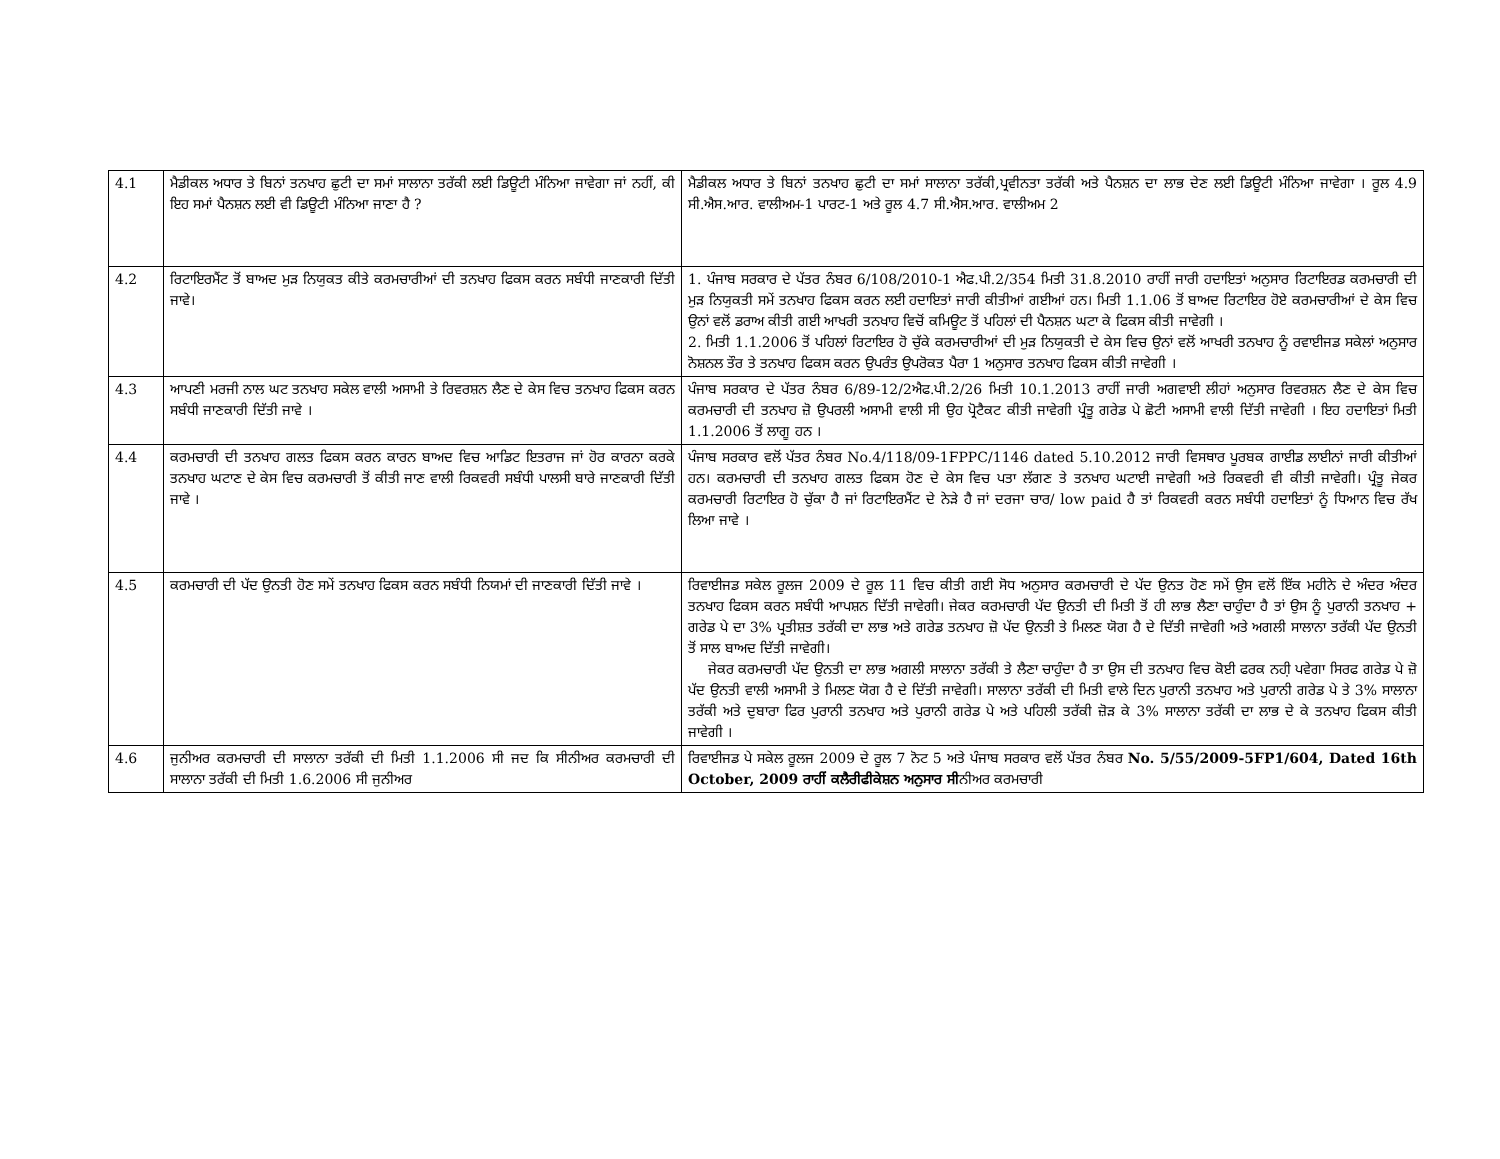| 4.1 | ਮੈਡੀਕਲ ਅਧਾਰ ਤੇ ਬਿਨਾਂ ਤਨਖਾਹ ਛੁਟੀ ਦਾ ਸਮਾਂ ਸਾਲਾਨਾ ਤਰੱਕੀ ਲਈ ਡਿਊਟੀ ਮੰਨਿਆ ਜਾਵੇਗਾ ਜਾਂ ਨਹੀਂ, ਕੀ ਇਹ ਸਮਾਂ ਪੈਨਸ਼ਨ ਲਈ ਵੀ ਡਿਊਟੀ ਮੰਨਿਆ ਜਾਣਾ ਹੈ ? | ਮੈਡੀਕਲ ਅਧਾਰ ਤੇ ਬਿਨਾਂ ਤਨਖਾਹ ਛੁਟੀ ਦਾ ਸਮਾਂ ਸਾਲਾਨਾ ਤਰੱਕੀ,ਪ੍ਰਵੀਨਤਾ ਤਰੱਕੀ ਅਤੇ ਪੈਨਸ਼ਨ ਦਾ ਲਾਭ ਦੇਣ ਲਈ ਡਿਊਟੀ ਮੰਨਿਆ ਜਾਵੇਗਾ । ਰੂਲ 4.9 ਸੀ.ਐਸ.ਆਰ. ਵਾਲੀਅਮ-1 ਪਾਰਟ-1 ਅਤੇ ਰੂਲ 4.7 ਸੀ.ਐਸ.ਆਰ. ਵਾਲੀਅਮ 2 |
| 4.2 | ਰਿਟਾਇਰਮੈਂਟ ਤੋਂ ਬਾਅਦ ਮੁੜ ਨਿਯੁਕਤ ਕੀਤੇ ਕਰਮਚਾਰੀਆਂ ਦੀ ਤਨਖਾਹ ਫਿਕਸ ਕਰਨ ਸਬੰਧੀ ਜਾਣਕਾਰੀ ਦਿੱਤੀ ਜਾਵੇ। | 1. ਪੰਜਾਬ ਸਰਕਾਰ ਦੇ ਪੱਤਰ ਨੰਬਰ 6/108/2010-1 ਐਫ.ਪੀ.2/354 ਮਿਤੀ 31.8.2010 ਰਾਹੀਂ ਜਾਰੀ ਹਦਾਇਤਾਂ ਅਨੁਸਾਰ ਰਿਟਾਇਰਡ ਕਰਮਚਾਰੀ ਦੀ ਮੁੜ ਨਿਯੁਕਤੀ ਸਮੇਂ ਤਨਖਾਹ ਫਿਕਸ ਕਰਨ ਲਈ ਹਦਾਇਤਾਂ ਜਾਰੀ ਕੀਤੀਆਂ ਗਈਆਂ ਹਨ। ਮਿਤੀ 1.1.06 ਤੋਂ ਬਾਅਦ ਰਿਟਾਇਰ ਹੋਏ ਕਰਮਚਾਰੀਆਂ ਦੇ ਕੇਸ ਵਿਚ ਉਨਾਂ ਵਲੋਂ ਡਰਾਅ ਕੀਤੀ ਗਈ ਆਖਰੀ ਤਨਖਾਹ ਵਿਚੋਂ ਕਮਿਊਟ ਤੋਂ ਪਹਿਲਾਂ ਦੀ ਪੈਨਸ਼ਨ ਘਟਾ ਕੇ ਫਿਕਸ ਕੀਤੀ ਜਾਵੇਗੀ । 2. ਮਿਤੀ 1.1.2006 ਤੋਂ ਪਹਿਲਾਂ ਰਿਟਾਇਰ ਹੋ ਚੁੱਕੇ ਕਰਮਚਾਰੀਆਂ ਦੀ ਮੁੜ ਨਿਯੁਕਤੀ ਦੇ ਕੇਸ ਵਿਚ ਉਨਾਂ ਵਲੋਂ ਆਖਰੀ ਤਨਖਾਹ ਨੂੰ ਰਵਾਈਜਡ ਸਕੇਲਾਂ ਅਨੁਸਾਰ ਨੋਸ਼ਨਲ ਤੌਰ ਤੇ ਤਨਖਾਹ ਫਿਕਸ ਕਰਨ ਉਪਰੰਤ ਉਪਰੋਕਤ ਪੈਰਾ 1 ਅਨੁਸਾਰ ਤਨਖਾਹ ਫਿਕਸ ਕੀਤੀ ਜਾਵੇਗੀ । |
| 4.3 | ਆਪਣੀ ਮਰਜੀ ਨਾਲ ਘਟ ਤਨਖਾਹ ਸਕੇਲ ਵਾਲੀ ਅਸਾਮੀ ਤੇ ਰਿਵਰਸ਼ਨ ਲੈਣ ਦੇ ਕੇਸ ਵਿਚ ਤਨਖਾਹ ਫਿਕਸ ਕਰਨ ਸਬੰਧੀ ਜਾਣਕਾਰੀ ਦਿੱਤੀ ਜਾਵੇ । | ਪੰਜਾਬ ਸਰਕਾਰ ਦੇ ਪੱਤਰ ਨੰਬਰ 6/89-12/2ਐਫ.ਪੀ.2/26 ਮਿਤੀ 10.1.2013 ਰਾਹੀਂ ਜਾਰੀ ਅਗਵਾਈ ਲੀਹਾਂ ਅਨੁਸਾਰ ਰਿਵਰਸ਼ਨ ਲੈਣ ਦੇ ਕੇਸ ਵਿਚ ਕਰਮਚਾਰੀ ਦੀ ਤਨਖਾਹ ਜ਼ੋ ਉਪਰਲੀ ਅਸਾਮੀ ਵਾਲੀ ਸੀ ਉਹ ਪ੍ਰੋਟੈਕਟ ਕੀਤੀ ਜਾਵੇਗੀ ਪ੍ਰੰਤੂ ਗਰੇਡ ਪੇ ਛੋਟੀ ਅਸਾਮੀ ਵਾਲੀ ਦਿੱਤੀ ਜਾਵੇਗੀ । ਇਹ ਹਦਾਇਤਾਂ ਮਿਤੀ 1.1.2006 ਤੋਂ ਲਾਗੂ ਹਨ । |
| 4.4 | ਕਰਮਚਾਰੀ ਦੀ ਤਨਖਾਹ ਗਲਤ ਫਿਕਸ ਕਰਨ ਕਾਰਨ ਬਾਅਦ ਵਿਚ ਆਡਿਟ ਇਤਰਾਜ ਜਾਂ ਹੋਰ ਕਾਰਨਾ ਕਰਕੇ ਤਨਖਾਹ ਘਟਾਣ ਦੇ ਕੇਸ ਵਿਚ ਕਰਮਚਾਰੀ ਤੋਂ ਕੀਤੀ ਜਾਣ ਵਾਲੀ ਰਿਕਵਰੀ ਸਬੰਧੀ ਪਾਲਸੀ ਬਾਰੇ ਜਾਣਕਾਰੀ ਦਿੱਤੀ ਜਾਵੇ । | ਪੰਜਾਬ ਸਰਕਾਰ ਵਲੋਂ ਪੱਤਰ ਨੰਬਰ No.4/118/09-1FPPC/1146 dated 5.10.2012 ਜਾਰੀ ਵਿਸਥਾਰ ਪੂਰਬਕ ਗਾਈਡ ਲਾਈਨਾਂ ਜਾਰੀ ਕੀਤੀਆਂ ਹਨ। ਕਰਮਚਾਰੀ ਦੀ ਤਨਖਾਹ ਗਲਤ ਫਿਕਸ ਹੋਣ ਦੇ ਕੇਸ ਵਿਚ ਪਤਾ ਲੱਗਣ ਤੇ ਤਨਖਾਹ ਘਟਾਈ ਜਾਵੇਗੀ ਅਤੇ ਰਿਕਵਰੀ ਵੀ ਕੀਤੀ ਜਾਵੇਗੀ। ਪ੍ਰੰਤੂ ਜੇਕਰ ਕਰਮਚਾਰੀ ਰਿਟਾਇਰ ਹੋ ਚੁੱਕਾ ਹੈ ਜਾਂ ਰਿਟਾਇਰਮੈਂਟ ਦੇ ਨੇੜੇ ਹੈ ਜਾਂ ਦਰਜਾ ਚਾਰ/ low paid ਹੈ ਤਾਂ ਰਿਕਵਰੀ ਕਰਨ ਸਬੰਧੀ ਹਦਾਇਤਾਂ ਨੂੰ ਧਿਆਨ ਵਿਚ ਰੱਖ ਲਿਆ ਜਾਵੇ । |
| 4.5 | ਕਰਮਚਾਰੀ ਦੀ ਪੱਦ ਉਨਤੀ ਹੋਣ ਸਮੇਂ ਤਨਖਾਹ ਫਿਕਸ ਕਰਨ ਸਬੰਧੀ ਨਿਯਮਾਂ ਦੀ ਜਾਣਕਾਰੀ ਦਿੱਤੀ ਜਾਵੇ । | ਰਿਵਾਈਜਡ ਸਕੇਲ ਰੂਲਜ 2009 ਦੇ ਰੂਲ 11 ਵਿਚ ਕੀਤੀ ਗਈ ਸੋਧ ਅਨੁਸਾਰ ਕਰਮਚਾਰੀ ਦੇ ਪੱਦ ਉਨਤ ਹੋਣ ਸਮੇਂ ਉਸ ਵਲੋਂ ਇੱਕ ਮਹੀਨੇ ਦੇ ਅੰਦਰ ਅੰਦਰ ਤਨਖਾਹ ਫਿਕਸ ਕਰਨ ਸਬੰਧੀ ਆਪਸ਼ਨ ਦਿੱਤੀ ਜਾਵੇਗੀ। ਜੇਕਰ ਕਰਮਚਾਰੀ ਪੱਦ ਉਨਤੀ ਦੀ ਮਿਤੀ ਤੋਂ ਹੀ ਲਾਭ ਲੈਣਾ ਚਾਹੁੰਦਾ ਹੈ ਤਾਂ ਉਸ ਨੂੰ ਪੁਰਾਨੀ ਤਨਖਾਹ + ਗਰੇਡ ਪੇ ਦਾ 3% ਪ੍ਰਤੀਸ਼ਤ ਤਰੱਕੀ ਦਾ ਲਾਭ ਅਤੇ ਗਰੇਡ ਤਨਖਾਹ ਜ਼ੋ ਪੱਦ ਉਨਤੀ ਤੇ ਮਿਲਣ ਯੋਗ ਹੈ ਦੇ ਦਿੱਤੀ ਜਾਵੇਗੀ ਅਤੇ ਅਗਲੀ ਸਾਲਾਨਾ ਤਰੱਕੀ ਪੱਦ ਉਨਤੀ ਤੋਂ ਸਾਲ ਬਾਅਦ ਦਿੱਤੀ ਜਾਵੇਗੀ। ਜੇਕਰ ਕਰਮਚਾਰੀ ਪੱਦ ਉਨਤੀ ਦਾ ਲਾਭ ਅਗਲੀ ਸਾਲਾਨਾ ਤਰੱਕੀ ਤੇ ਲੈਣਾ ਚਾਹੁੰਦਾ ਹੈ ਤਾ ਉਸ ਦੀ ਤਨਖਾਹ ਵਿਚ ਕੋਈ ਫਰਕ ਨਹੀ਼ ਪਵੇਗਾ ਸਿਰਫ ਗਰੇਡ ਪੇ ਜ਼ੋ ਪੱਦ ਉਨਤੀ ਵਾਲੀ ਅਸਾਮੀ ਤੇ ਮਿਲਣ ਯੋਗ ਹੈ ਦੇ ਦਿੱਤੀ ਜਾਵੇਗੀ। ਸਾਲਾਨਾ ਤਰੱਕੀ ਦੀ ਮਿਤੀ ਵਾਲੇ ਦਿਨ ਪੁਰਾਨੀ ਤਨਖਾਹ ਅਤੇ ਪੁਰਾਨੀ ਗਰੇਡ ਪੇ ਤੇ 3% ਸਾਲਾਨਾ ਤਰੱਕੀ ਅਤੇ ਦੁਬਾਰਾ ਫਿਰ ਪੁਰਾਨੀ ਤਨਖਾਹ ਅਤੇ ਪੁਰਾਨੀ ਗਰੇਡ ਪੇ ਅਤੇ ਪਹਿਲੀ ਤਰੱਕੀ ਜ਼ੋੜ ਕੇ 3% ਸਾਲਾਨਾ ਤਰੱਕੀ ਦਾ ਲਾਭ ਦੇ ਕੇ ਤਨਖਾਹ ਫਿਕਸ ਕੀਤੀ ਜਾਵੇਗੀ । |
| 4.6 | ਜੁਨੀਅਰ ਕਰਮਚਾਰੀ ਦੀ ਸਾਲਾਨਾ ਤਰੱਕੀ ਦੀ ਮਿਤੀ 1.1.2006 ਸੀ ਜਦ ਕਿ ਸੀਨੀਅਰ ਕਰਮਚਾਰੀ ਦੀ ਸਾਲਾਨਾ ਤਰੱਕੀ ਦੀ ਮਿਤੀ 1.6.2006 ਸੀ ਜੁਨੀਅਰ | ਰਿਵਾਈਜਡ ਪੇ ਸਕੇਲ ਰੂਲਜ 2009 ਦੇ ਰੂਲ 7 ਨੋਟ 5 ਅਤੇ ਪੰਜਾਬ ਸਰਕਾਰ ਵਲੋਂ ਪੱਤਰ ਨੰਬਰ No. 5/55/2009-5FP1/604, Dated 16th October, 2009 ਰਾਹੀਂ ਕਲੈਰੀਫੀਕੇਸ਼ਨ ਅਨੁਸਾਰ ਸੀ ਨੀਅਰ ਕਰਮਚਾਰੀ |